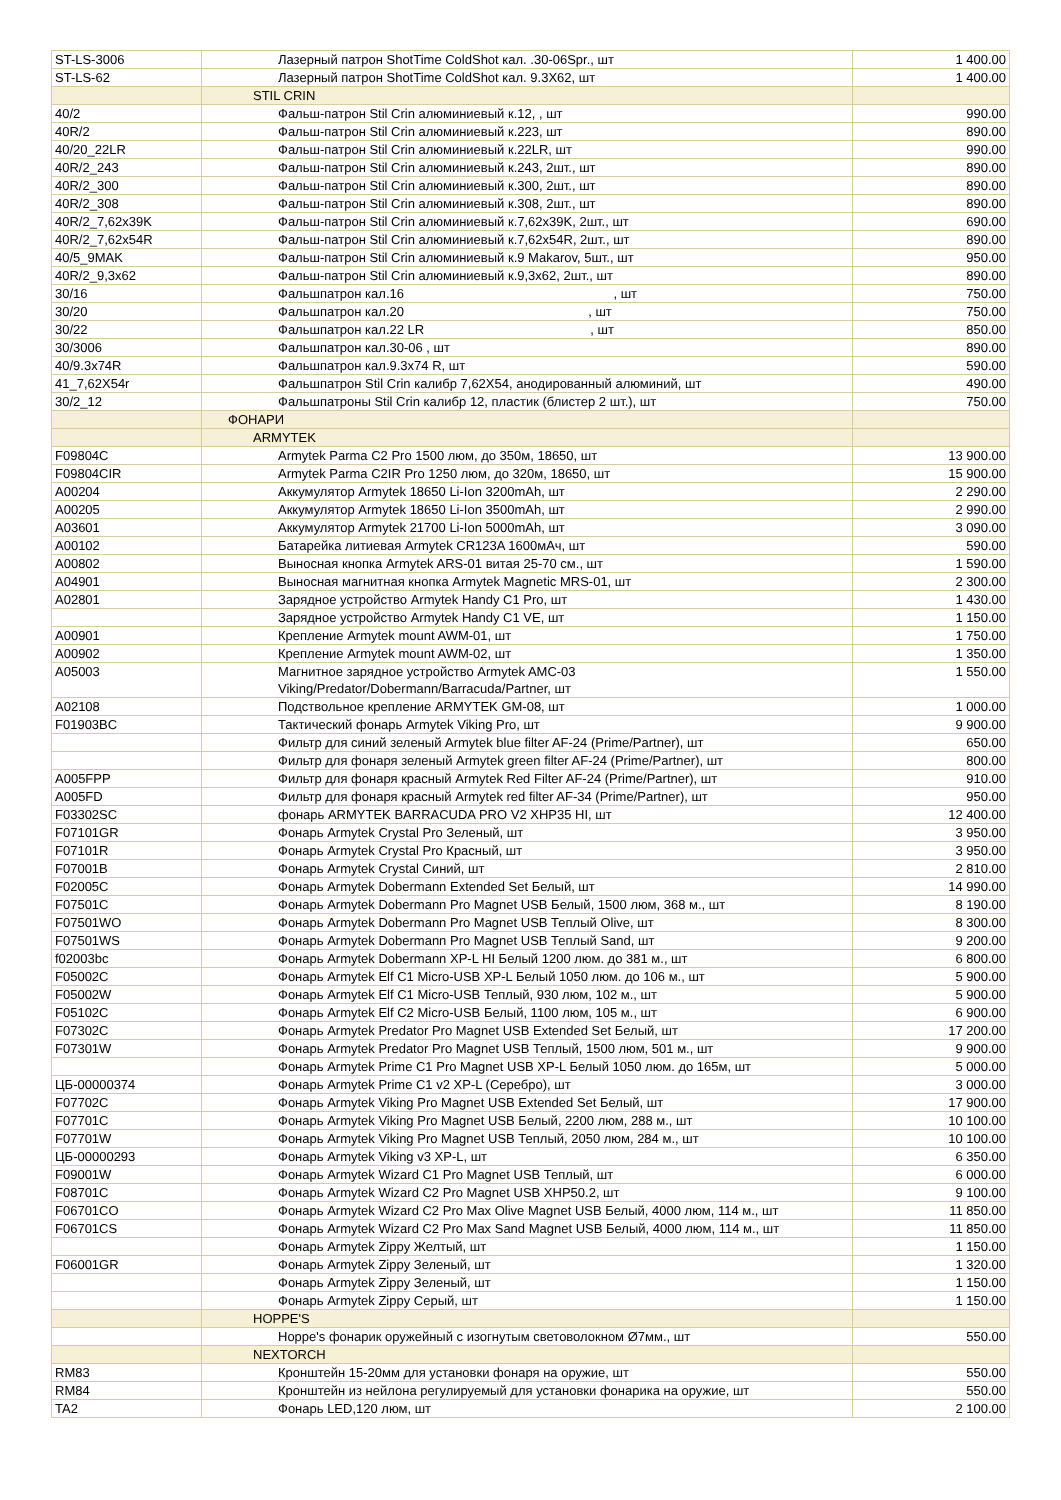| ST-LS-3006 | Лазерный патрон ShotTime ColdShot кал. .30-06Spr., шт | 1 400.00 |
| ST-LS-62 | Лазерный патрон ShotTime ColdShot кал. 9.3X62, шт | 1 400.00 |
| | STIL CRIN | |
| 40/2 | Фальш-патрон Stil Crin алюминиевый к.12, , шт | 990.00 |
| 40R/2 | Фальш-патрон Stil Crin алюминиевый к.223, шт | 890.00 |
| 40/20_22LR | Фальш-патрон Stil Crin алюминиевый к.22LR, шт | 990.00 |
| 40R/2_243 | Фальш-патрон Stil Crin алюминиевый к.243, 2шт., шт | 890.00 |
| 40R/2_300 | Фальш-патрон Stil Crin алюминиевый к.300, 2шт., шт | 890.00 |
| 40R/2_308 | Фальш-патрон Stil Crin алюминиевый к.308, 2шт., шт | 890.00 |
| 40R/2_7,62x39K | Фальш-патрон Stil Crin алюминиевый к.7,62x39K, 2шт., шт | 690.00 |
| 40R/2_7,62x54R | Фальш-патрон Stil Crin алюминиевый к.7,62x54R, 2шт., шт | 890.00 |
| 40/5_9MAK | Фальш-патрон Stil Crin алюминиевый к.9 Makarov, 5шт., шт | 950.00 |
| 40R/2_9,3x62 | Фальш-патрон Stil Crin алюминиевый к.9,3x62, 2шт., шт | 890.00 |
| 30/16 | Фальшпатрон кал.16 , шт | 750.00 |
| 30/20 | Фальшпатрон кал.20 , шт | 750.00 |
| 30/22 | Фальшпатрон кал.22 LR , шт | 850.00 |
| 30/3006 | Фальшпатрон кал.30-06 , шт | 890.00 |
| 40/9.3x74R | Фальшпатрон кал.9.3x74 R, шт | 590.00 |
| 41_7,62X54r | Фальшпатрон Stil Crin калибр 7,62X54, анодированный алюминий, шт | 490.00 |
| 30/2_12 | Фальшпатроны Stil Crin калибр 12, пластик (блистер 2 шт.), шт | 750.00 |
| | ФОНАРИ | |
| | ARMYTEK | |
| F09804C | Armytek Parma C2 Pro 1500 люм, до 350м, 18650, шт | 13 900.00 |
| F09804CIR | Armytek Parma C2IR Pro 1250 люм, до 320м, 18650, шт | 15 900.00 |
| A00204 | Аккумулятор Armytek 18650 Li-Ion 3200mAh, шт | 2 290.00 |
| A00205 | Аккумулятор Armytek 18650 Li-Ion 3500mAh, шт | 2 990.00 |
| A03601 | Аккумулятор Armytek 21700 Li-Ion 5000mAh, шт | 3 090.00 |
| A00102 | Батарейка литиевая Armytek CR123A 1600мАч, шт | 590.00 |
| A00802 | Выносная кнопка Armytek ARS-01 витая 25-70 см., шт | 1 590.00 |
| A04901 | Выносная магнитная кнопка Armytek Magnetic MRS-01, шт | 2 300.00 |
| A02801 | Зарядное устройство Armytek Handy C1 Pro, шт | 1 430.00 |
| | Зарядное устройство Armytek Handy C1 VE, шт | 1 150.00 |
| A00901 | Крепление Armytek mount AWM-01, шт | 1 750.00 |
| A00902 | Крепление Armytek mount AWM-02, шт | 1 350.00 |
| A05003 | Магнитное зарядное устройство Armytek AMC-03 Viking/Predator/Dobermann/Barracuda/Partner, шт | 1 550.00 |
| A02108 | Подствольное крепление ARMYTEK GM-08, шт | 1 000.00 |
| F01903BC | Тактический фонарь Armytek Viking Pro, шт | 9 900.00 |
| | Фильтр для синий зеленый Armytek blue filter AF-24 (Prime/Partner), шт | 650.00 |
| | Фильтр для фонаря зеленый Armytek green filter AF-24 (Prime/Partner), шт | 800.00 |
| A005FPP | Фильтр для фонаря красный Armytek Red Filter AF-24 (Prime/Partner), шт | 910.00 |
| A005FD | Фильтр для фонаря красный Armytek red filter AF-34 (Prime/Partner), шт | 950.00 |
| F03302SC | фонарь ARMYTEK BARRACUDA PRO V2 XHP35 HI, шт | 12 400.00 |
| F07101GR | Фонарь Armytek Crystal Pro Зеленый, шт | 3 950.00 |
| F07101R | Фонарь Armytek Crystal Pro Красный, шт | 3 950.00 |
| F07001B | Фонарь Armytek Crystal Синий, шт | 2 810.00 |
| F02005C | Фонарь Armytek Dobermann Extended Set Белый, шт | 14 990.00 |
| F07501C | Фонарь Armytek Dobermann Pro Magnet USB Белый, 1500 люм, 368 м., шт | 8 190.00 |
| F07501WO | Фонарь Armytek Dobermann Pro Magnet USB Теплый Olive, шт | 8 300.00 |
| F07501WS | Фонарь Armytek Dobermann Pro Magnet USB Теплый Sand, шт | 9 200.00 |
| f02003bc | Фонарь Armytek Dobermann XP-L HI Белый 1200 люм. до 381 м., шт | 6 800.00 |
| F05002C | Фонарь Armytek Elf C1 Micro-USB XP-L Белый 1050 люм. до 106 м., шт | 5 900.00 |
| F05002W | Фонарь Armytek Elf C1 Micro-USB Теплый, 930 люм, 102 м., шт | 5 900.00 |
| F05102C | Фонарь Armytek Elf C2 Micro-USB Белый, 1100 люм, 105 м., шт | 6 900.00 |
| F07302C | Фонарь Armytek Predator Pro Magnet USB Extended Set Белый, шт | 17 200.00 |
| F07301W | Фонарь Armytek Predator Pro Magnet USB Теплый, 1500 люм, 501 м., шт | 9 900.00 |
| | Фонарь Armytek Prime C1 Pro Magnet USB XP-L Белый 1050 люм. до 165м, шт | 5 000.00 |
| ЦБ-00000374 | Фонарь Armytek Prime C1 v2 XP-L (Серебро), шт | 3 000.00 |
| F07702C | Фонарь Armytek Viking Pro Magnet USB Extended Set Белый, шт | 17 900.00 |
| F07701C | Фонарь Armytek Viking Pro Magnet USB Белый, 2200 люм, 288 м., шт | 10 100.00 |
| F07701W | Фонарь Armytek Viking Pro Magnet USB Теплый, 2050 люм, 284 м., шт | 10 100.00 |
| ЦБ-00000293 | Фонарь Armytek Viking v3 XP-L, шт | 6 350.00 |
| F09001W | Фонарь Armytek Wizard C1 Pro Magnet USB Теплый, шт | 6 000.00 |
| F08701C | Фонарь Armytek Wizard C2 Pro Magnet USB XHP50.2, шт | 9 100.00 |
| F06701CO | Фонарь Armytek Wizard C2 Pro Max Olive Magnet USB Белый, 4000 люм, 114 м., шт | 11 850.00 |
| F06701CS | Фонарь Armytek Wizard C2 Pro Max Sand Magnet USB Белый, 4000 люм, 114 м., шт | 11 850.00 |
| | Фонарь Armytek Zippy Желтый, шт | 1 150.00 |
| F06001GR | Фонарь Armytek Zippy Зеленый, шт | 1 320.00 |
| | Фонарь Armytek Zippy Зеленый, шт | 1 150.00 |
| | Фонарь Armytek Zippy Серый, шт | 1 150.00 |
| | HOPPE'S | |
| | Hoppe's фонарик оружейный с изогнутым световолокном Ø7мм., шт | 550.00 |
| | NEXTORCH | |
| RM83 | Кронштейн 15-20мм для установки фонаря на оружие, шт | 550.00 |
| RM84 | Кронштейн из нейлона регулируемый для установки фонарика на оружие, шт | 550.00 |
| TA2 | Фонарь LED,120 люм, шт | 2 100.00 |